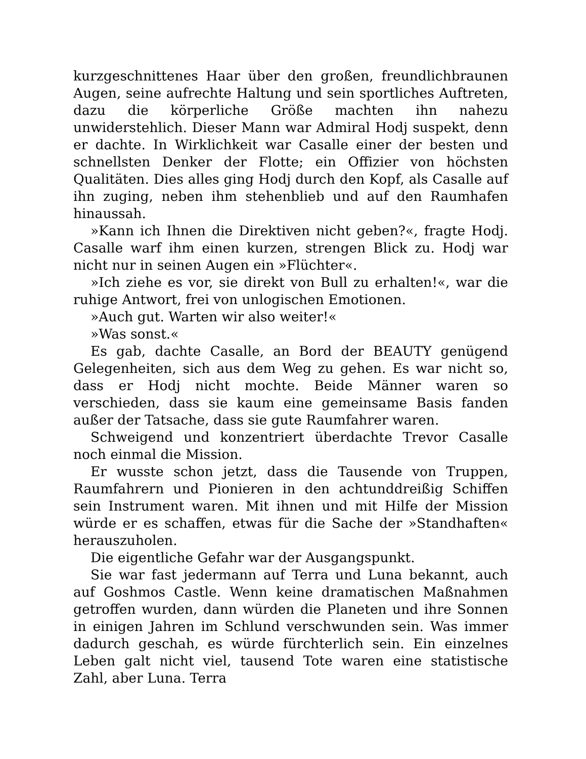kurzgeschnittenes Haar über den großen, freundlichbraunen Augen, seine aufrechte Haltung und sein sportliches Auftreten, dazu die körperliche Größe machten ihn nahezu unwiderstehlich. Dieser Mann war Admiral Hodj suspekt, denn er dachte. In Wirklichkeit war Casalle einer der besten und schnellsten Denker der Flotte; ein Offizier von höchsten Qualitäten. Dies alles ging Hodj durch den Kopf, als Casalle auf ihn zuging, neben ihm stehenblieb und auf den Raumhafen hinaussah.
»Kann ich Ihnen die Direktiven nicht geben?«, fragte Hodj. Casalle warf ihm einen kurzen, strengen Blick zu. Hodj war nicht nur in seinen Augen ein »Flüchter«.
»Ich ziehe es vor, sie direkt von Bull zu erhalten!«, war die ruhige Antwort, frei von unlogischen Emotionen.
»Auch gut. Warten wir also weiter!«
»Was sonst.«
Es gab, dachte Casalle, an Bord der BEAUTY genügend Gelegenheiten, sich aus dem Weg zu gehen. Es war nicht so, dass er Hodj nicht mochte. Beide Männer waren so verschieden, dass sie kaum eine gemeinsame Basis fanden außer der Tatsache, dass sie gute Raumfahrer waren.
Schweigend und konzentriert überdachte Trevor Casalle noch einmal die Mission.
Er wusste schon jetzt, dass die Tausende von Truppen, Raumfahrern und Pionieren in den achtunddreißig Schiffen sein Instrument waren. Mit ihnen und mit Hilfe der Mission würde er es schaffen, etwas für die Sache der »Standhaften« herauszuholen.
Die eigentliche Gefahr war der Ausgangspunkt.
Sie war fast jedermann auf Terra und Luna bekannt, auch auf Goshmos Castle. Wenn keine dramatischen Maßnahmen getroffen wurden, dann würden die Planeten und ihre Sonnen in einigen Jahren im Schlund verschwunden sein. Was immer dadurch geschah, es würde fürchterlich sein. Ein einzelnes Leben galt nicht viel, tausend Tote waren eine statistische Zahl, aber Luna. Terra